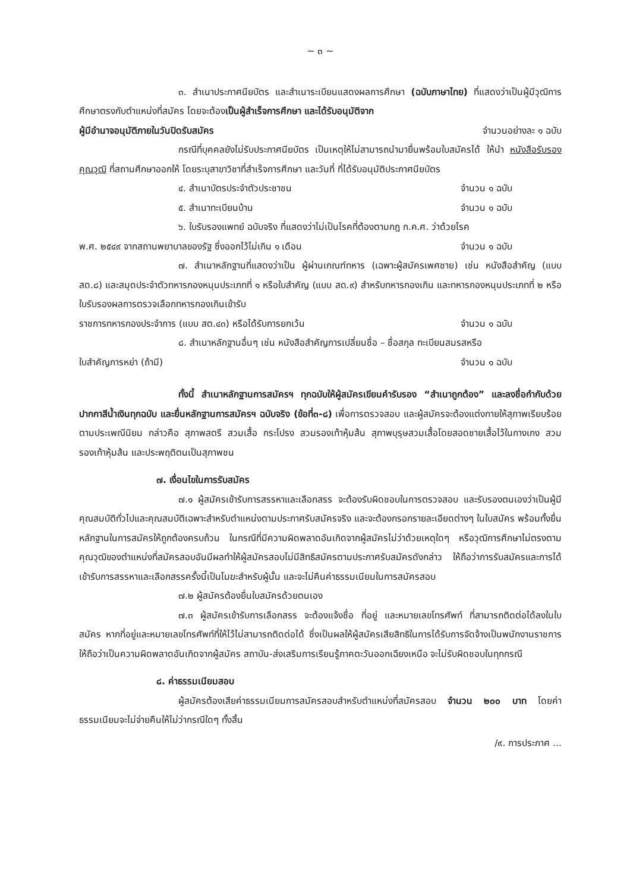~ ๓ ~
๓. สำเนาประกาศนียบัตร และสำเนาระเบียนแสดงผลการศึกษา (ฉบับภาษาไทย) ที่แสดงว่าเป็นผู้มีวุฒิการศึกษาตรงกับตำแหน่งที่สมัคร โดยจะต้องเป็นผู้สำเร็จการศึกษา และได้รับอนุมัติจาก
ผู้มีอำนาจอนุมัติภายในวันปิดรับสมัคร จำนวนอย่างละ ๑ ฉบับ
กรณีที่บุคคลยังไม่รับประกาศนียบัตร เป็นเหตุให้ไม่สามารถนำมายื่นพร้อมใบสมัครได้ ให้นำ หนังสือรับรองคุณวุฒิ ที่สถานศึกษาออกให้ โดยระบุสาขาวิชาที่สำเร็จการศึกษา และวันที่ ที่ได้รับอนุมัติประกาศนียบัตร
๔. สำเนาบัตรประจำตัวประชาชน จำนวน ๑ ฉบับ
๕. สำเนาทะเบียนบ้าน จำนวน ๑ ฉบับ
๖. ใบรับรองแพทย์ ฉบับจริง ที่แสดงว่าไม่เป็นโรคที่ต้องตามกฎ ก.ค.ศ. ว่าด้วยโรค
พ.ศ. ๒๕๔๙ จากสถานพยาบาลของรัฐ ซึ่งออกไว้ไม่เกิน ๑ เดือน จำนวน ๑ ฉบับ
๗. สำเนาหลักฐานที่แสดงว่าเป็น ผู้ผ่านเกณฑ์ทหาร (เฉพาะผู้สมัครเพศชาย) เช่น หนังสือสำคัญ (แบบ สด.๘) และสมุดประจำตัวทหารกองหนุนประเภทที่ ๑ หรือใบสำคัญ (แบบ สด.๙) สำหรับทหารกองเกิน และทหารกองหนุนประเภทที่ ๒ หรือใบรับรองผลการตรวจเลือกทหารกองเกินเข้ารับ
ราชการทหารกองประจำการ (แบบ สต.๔๓) หรือได้รับการยกเว้น จำนวน ๑ ฉบับ
๘. สำเนาหลักฐานอื่นๆ เช่น หนังสือสำคัญการเปลี่ยนชื่อ – ชื่อสกุล ทะเบียนสมรสหรือ
ใบสำคัญการหย่า (ถ้ามี) จำนวน ๑ ฉบับ
ทั้งนี้ สำเนาหลักฐานการสมัครฯ ทุกฉบับให้ผู้สมัครเขียนคำรับรอง “สำเนาถูกต้อง” และลงชื่อกำกับด้วยปากกาสีน้ำเงินทุกฉบับ และยื่นหลักฐานการสมัครฯ ฉบับจริง (ข้อที่๓-๘) เพื่อการตรวจสอบ และผู้สมัครจะต้องแต่งกายให้สุภาพเรียบร้อยตามประเพณีนิยม กล่าวคือ สุภาพสตรี สวมเสื้อ กระโปรง สวมรองเท้าหุ้มส้น สุภาพบุรุษสวมเสื้อโดยสอดชายเสื้อไว้ในกางเกง สวมรองเท้าหุ้มส้น และประพฤติตนเป็นสุภาพชน
๗. เงื่อนไขในการรับสมัคร
๗.๑ ผู้สมัครเข้ารับการสรรหาและเลือกสรร จะต้องรับผิดชอบในการตรวจสอบ และรับรองตนเองว่าเป็นผู้มีคุณสมบัติทั่วไปและคุณสมบัติเฉพาะสำหรับตำแหน่งตามประกาศรับสมัครจริง และจะต้องกรอกรายละเอียดต่างๆ ในใบสมัคร พร้อมทั้งยื่นหลักฐานในการสมัครให้ถูกต้องครบถ้วน ในกรณีที่มีความผิดพลาดอันเกิดจากผู้สมัครไม่ว่าด้วยเหตุใดๆ หรือวุฒิการศึกษาไม่ตรงตามคุณวุฒิของตำแหน่งที่สมัครสอบอันมีผลทำให้ผู้สมัครสอบไม่มีสิทธิสมัครตามประกาศรับสมัครดังกล่าว ให้ถือว่าการรับสมัครและการได้เข้ารับการสรรหาและเลือกสรรครั้งนี้เป็นโมฆะสำหรับผู้นั้น และจะไม่คืนค่าธรรมเนียมในการสมัครสอบ
๗.๒ ผู้สมัครต้องยื่นใบสมัครด้วยตนเอง
๗.๓ ผู้สมัครเข้ารับการเลือกสรร จะต้องแจ้งชื่อ ที่อยู่ และหมายเลขโทรศัพท์ ที่สามารถติดต่อได้ลงในใบสมัคร หากที่อยู่และหมายเลขโทรศัพท์ที่ให้ไว้ไม่สามารถติดต่อได้ ซึ่งเป็นผลให้ผู้สมัครเสียสิทธิในการได้รับการจัดจ้างเป็นพนักงานราชการ ให้ถือว่าเป็นความผิดพลาดอันเกิดจากผู้สมัคร สถาบัน-ส่งเสริมการเรียนรู้ภาคตะวันออกเฉียงเหนือ จะไม่รับผิดชอบในทุกกรณี
๘. ค่าธรรมเนียมสอบ
ผู้สมัครต้องเสียค่าธรรมเนียมการสมัครสอบสำหรับตำแหน่งที่สมัครสอบ จำนวน ๒๐๐ บาท โดยค่าธรรมเนียมจะไม่จ่ายคืนให้ไม่ว่ากรณีใดๆ ทั้งสิ้น
/๙. การประกาศ ...